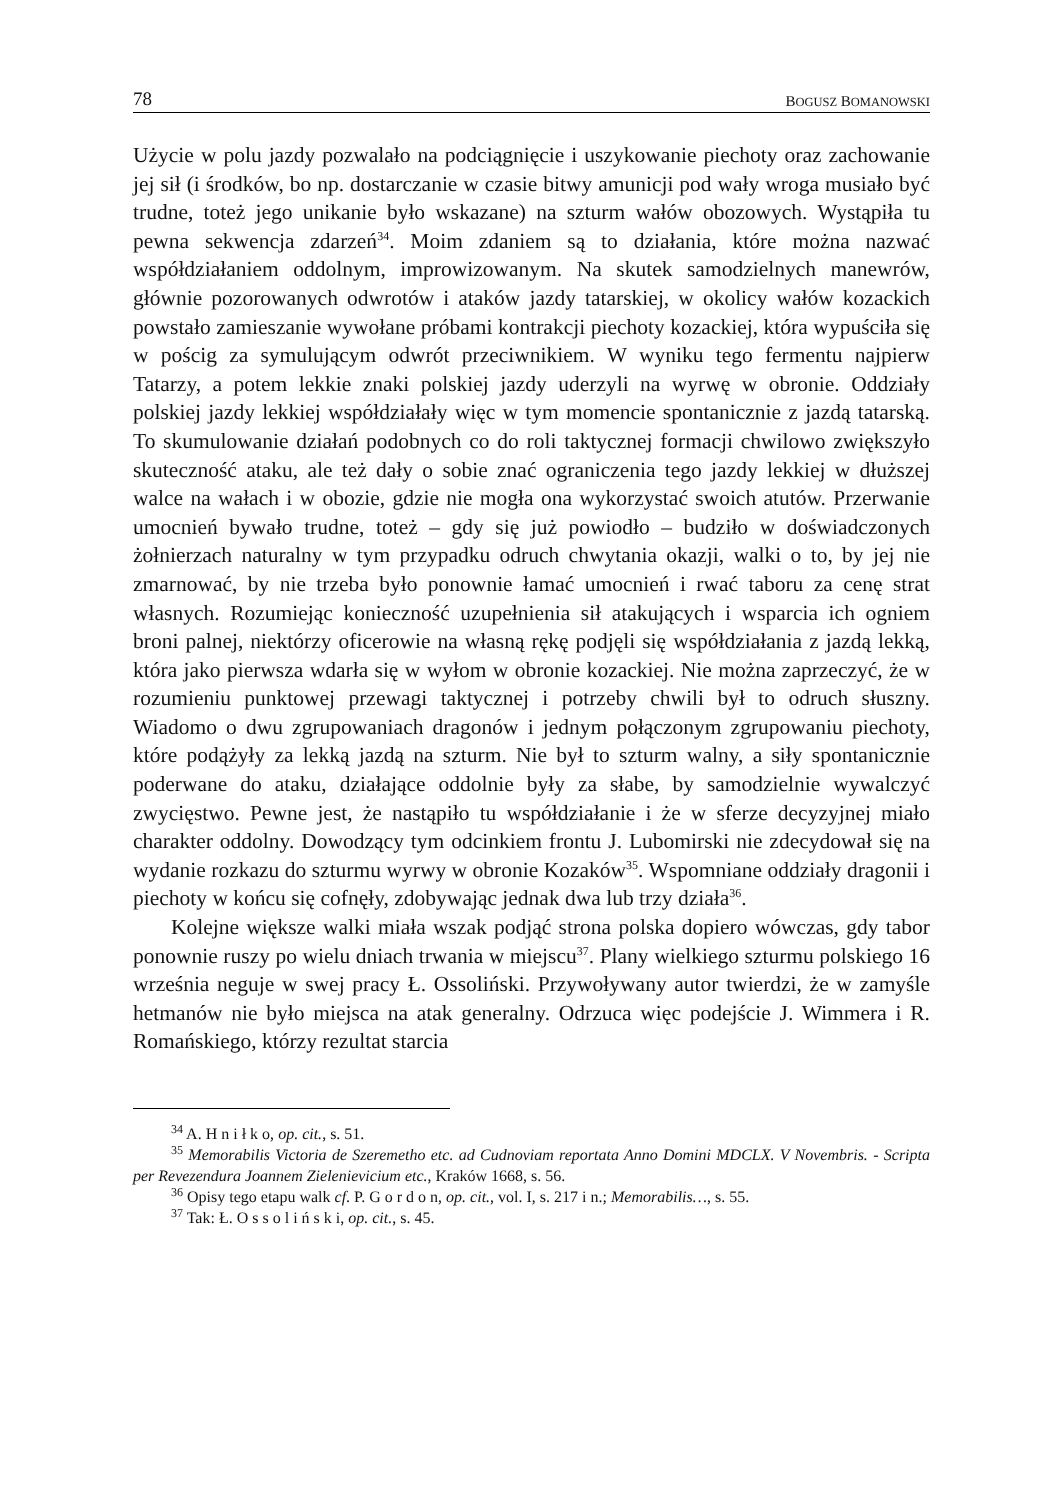78 BOGUSZ BOMANOWSKI
Użycie w polu jazdy pozwalało na podciągnięcie i uszykowanie piechoty oraz zachowanie jej sił (i środków, bo np. dostarczanie w czasie bitwy amunicji pod wały wroga musiało być trudne, toteż jego unikanie było wskazane) na szturm wałów obozowych. Wystąpiła tu pewna sekwencja zdarzeń<sup>34</sup>. Moim zdaniem są to działania, które można nazwać współdziałaniem oddolnym, improwizowanym. Na skutek samodzielnych manewrów, głównie pozorowanych odwrotów i ataków jazdy tatarskiej, w okolicy wałów kozackich powstało zamieszanie wywołane próbami kontrakcji piechoty kozackiej, która wypuściła się w pościg za symulującym odwrót przeciwnikiem. W wyniku tego fermentu najpierw Tatarzy, a potem lekkie znaki polskiej jazdy uderzyli na wyrwę w obronie. Oddziały polskiej jazdy lekkiej współdziałały więc w tym momencie spontanicznie z jazdą tatarską. To skumulowanie działań podobnych co do roli taktycznej formacji chwilowo zwiększyło skuteczność ataku, ale też dały o sobie znać ograniczenia tego jazdy lekkiej w dłuższej walce na wałach i w obozie, gdzie nie mogła ona wykorzystać swoich atutów. Przerwanie umocnień bywało trudne, toteż – gdy się już powiodło – budziło w doświadczonych żołnierzach naturalny w tym przypadku odruch chwytania okazji, walki o to, by jej nie zmarnować, by nie trzeba było ponownie łamać umocnień i rwać taboru za cenę strat własnych. Rozumiejąc konieczność uzupełnienia sił atakujących i wsparcia ich ogniem broni palnej, niektórzy oficerowie na własną rękę podjęli się współdziałania z jazdą lekką, która jako pierwsza wdarła się w wyłom w obronie kozackiej. Nie można zaprzeczyć, że w rozumieniu punktowej przewagi taktycznej i potrzeby chwili był to odruch słuszny. Wiadomo o dwu zgrupowaniach dragonów i jednym połączonym zgrupowaniu piechoty, które podążyły za lekką jazdą na szturm. Nie był to szturm walny, a siły spontanicznie poderwane do ataku, działające oddolnie były za słabe, by samodzielnie wywalczyć zwycięstwo. Pewne jest, że nastąpiło tu współdziałanie i że w sferze decyzyjnej miało charakter oddolny. Dowodzący tym odcinkiem frontu J. Lubomirski nie zdecydował się na wydanie rozkazu do szturmu wyrwy w obronie Kozaków<sup>35</sup>. Wspomniane oddziały dragonii i piechoty w końcu się cofnęły, zdobywając jednak dwa lub trzy działa<sup>36</sup>.
Kolejne większe walki miała wszak podjąć strona polska dopiero wówczas, gdy tabor ponownie ruszy po wielu dniach trwania w miejscu<sup>37</sup>. Plany wielkiego szturmu polskiego 16 września neguje w swej pracy Ł. Ossoliński. Przywoływany autor twierdzi, że w zamyśle hetmanów nie było miejsca na atak generalny. Odrzuca więc podejście J. Wimmera i R. Romańskiego, którzy rezultat starcia
<sup>34</sup> A. H n i ł k o, op. cit., s. 51.
<sup>35</sup> Memorabilis Victoria de Szeremetho etc. ad Cudnoviam reportata Anno Domini MDCLX. V Novembris. - Scripta per Revezendura Joannem Zielenievicium etc., Kraków 1668, s. 56.
<sup>36</sup> Opisy tego etapu walk cf. P. G o r d o n, op. cit., vol. I, s. 217 i n.; Memorabilis…, s. 55.
<sup>37</sup> Tak: Ł. O s s o l i ń s k i, op. cit., s. 45.